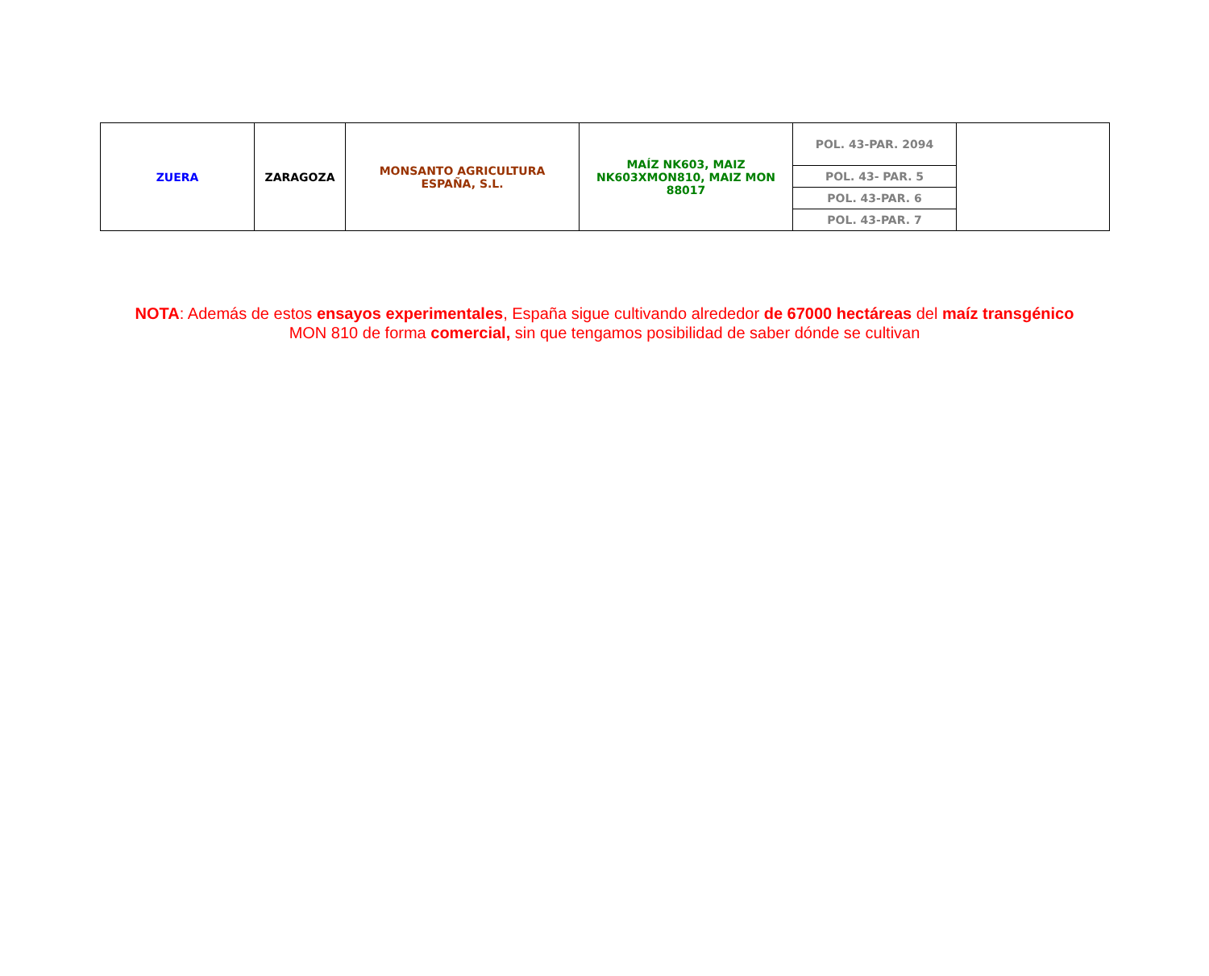| ZUERA | ZARAGOZA | MONSANTO AGRICULTURA ESPAÑA, S.L. | MAÍZ NK603, MAIZ NK603XMON810, MAIZ MON 88017 | POL. 43-PAR. 2094 | |
| | | | | POL. 43- PAR. 5 | |
| | | | | POL. 43-PAR. 6 | |
| | | | | POL. 43-PAR. 7 | |
NOTA: Además de estos ensayos experimentales, España sigue cultivando alrededor de 67000 hectáreas del maíz transgénico MON 810 de forma comercial, sin que tengamos posibilidad de saber dónde se cultivan